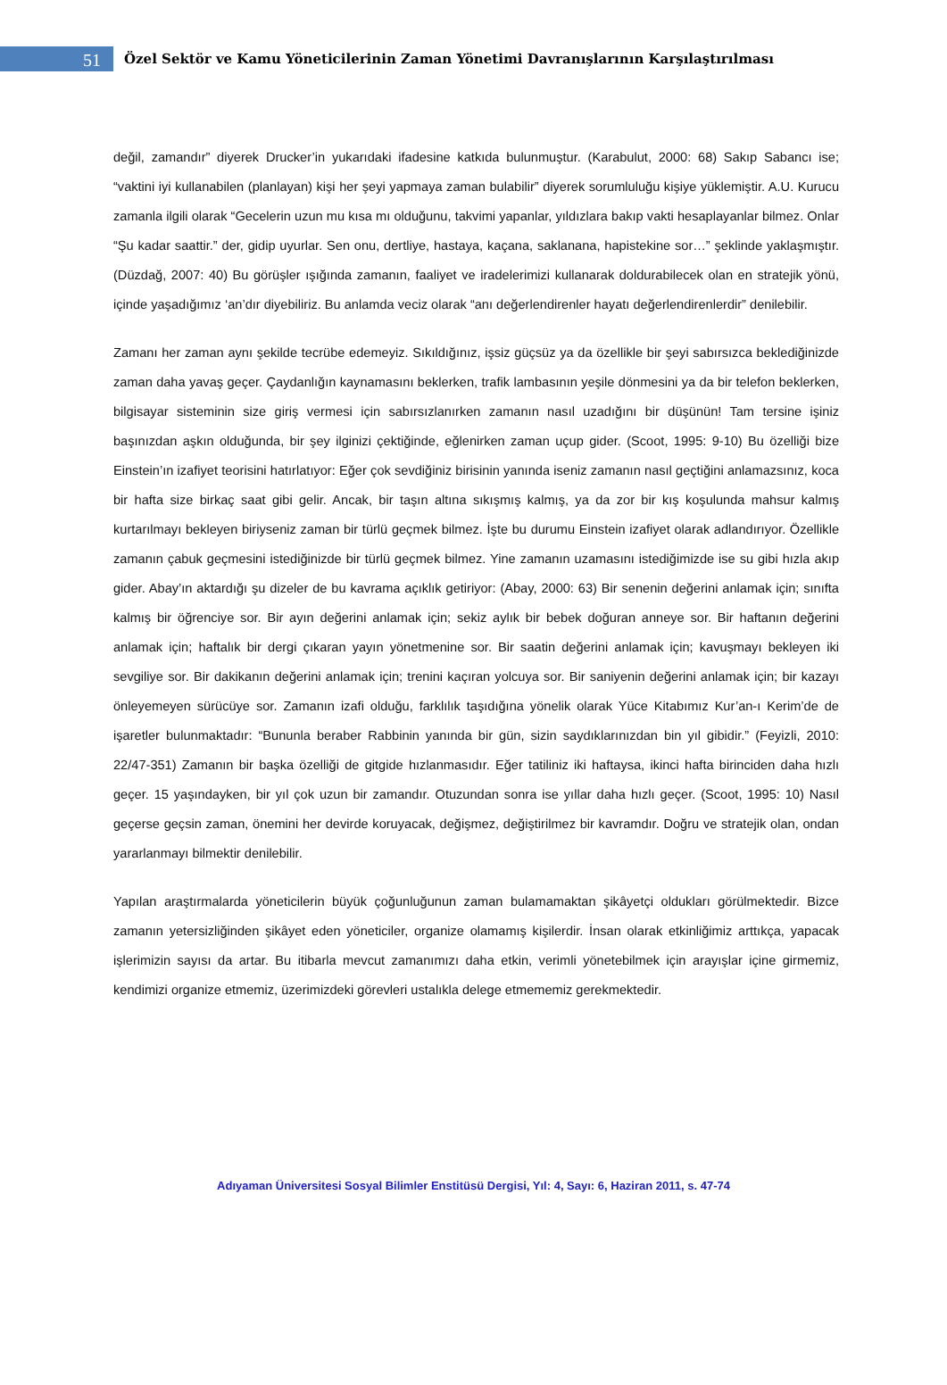51
Özel Sektör ve Kamu Yöneticilerinin Zaman Yönetimi Davranışlarının Karşılaştırılması
değil, zamandır” diyerek Drucker’in yukarıdaki ifadesine katkıda bulunmuştur. (Karabulut, 2000: 68) Sakıp Sabancı ise; “vaktini iyi kullanabilen (planlayan) kişi her şeyi yapmaya zaman bulabilir” diyerek sorumluluğu kişiye yüklemiştir. A.U. Kurucu zamanla ilgili olarak “Gecelerin uzun mu kısa mı olduğunu, takvimi yapanlar, yıldızlara bakıp vakti hesaplayanlar bilmez. Onlar “Şu kadar saattir.” der, gidip uyurlar. Sen onu, dertliye, hastaya, kaçana, saklanana, hapistekine sor…” şeklinde yaklaşmıştır. (Düzdağ, 2007: 40) Bu görüşler ışığında zamanın, faaliyet ve iradelerimizi kullanarak doldurabilecek olan en stratejik yönü, içinde yaşadığımız ‘an’dır diyebiliriz. Bu anlamda veciz olarak “anı değerlendirenler hayatı değerlendirenlerdir” denilebilir.
Zamanı her zaman aynı şekilde tecrübe edemeyiz. Sıkıldığınız, işsiz güçsüz ya da özellikle bir şeyi sabırsızca beklediğinizde zaman daha yavaş geçer. Çaydanlığın kaynamasını beklerken, trafik lambasının yeşile dönmesini ya da bir telefon beklerken, bilgisayar sisteminin size giriş vermesi için sabırsızlanırken zamanın nasıl uzadığını bir düşünün! Tam tersine işiniz başınızdan aşkın olduğunda, bir şey ilginizi çektiğinde, eğlenirken zaman uçup gider. (Scoot, 1995: 9-10) Bu özelliği bize Einstein’ın izafiyet teorisini hatırlatıyor: Eğer çok sevdiğiniz birisinin yanında iseniz zamanın nasıl geçtiğini anlamazsınız, koca bir hafta size birkaç saat gibi gelir. Ancak, bir taşın altına sıkışmış kalmış, ya da zor bir kış koşulunda mahsur kalmış kurtarılmayı bekleyen biriyseniz zaman bir türlü geçmek bilmez. İşte bu durumu Einstein izafiyet olarak adlandırıyor. Özellikle zamanın çabuk geçmesini istediğinizde bir türlü geçmek bilmez. Yine zamanın uzamasını istediğimizde ise su gibi hızla akıp gider. Abay’ın aktardığı şu dizeler de bu kavrama açıklık getiriyor: (Abay, 2000: 63) Bir senenin değerini anlamak için; sınıfta kalmış bir öğrenciye sor. Bir ayın değerini anlamak için; sekiz aylık bir bebek doğuran anneye sor. Bir haftanın değerini anlamak için; haftalık bir dergi çıkaran yayın yönetmenine sor. Bir saatin değerini anlamak için; kavuşmayı bekleyen iki sevgiliye sor. Bir dakikanın değerini anlamak için; trenini kaçıran yolcuya sor. Bir saniyenin değerini anlamak için; bir kazayı önleyemeyen sürücüye sor. Zamanın izafi olduğu, farklılık taşıdığına yönelik olarak Yüce Kitabımız Kur’an-ı Kerim’de de işaretler bulunmaktadır: “Bununla beraber Rabbinin yanında bir gün, sizin saydıklarınızdan bin yıl gibidir.” (Feyizli, 2010: 22/47-351) Zamanın bir başka özelliği de gitgide hızlanmasıdır. Eğer tatiliniz iki haftaysa, ikinci hafta birinciden daha hızlı geçer. 15 yaşındayken, bir yıl çok uzun bir zamandır. Otuzundan sonra ise yıllar daha hızlı geçer. (Scoot, 1995: 10) Nasıl geçerse geçsin zaman, önemini her devirde koruyacak, değişmez, değiştirilmez bir kavramdır. Doğru ve stratejik olan, ondan yararlanmayı bilmektir denilebilir.
Yapılan araştırmalarda yöneticilerin büyük çoğunluğunun zaman bulamamaktan şikâyetçi oldukları görülmektedir. Bizce zamanın yetersizliğinden şikâyet eden yöneticiler, organize olamamış kişilerdir. İnsan olarak etkinliğimiz arttıkça, yapacak işlerimizin sayısı da artar. Bu itibarla mevcut zamanımızı daha etkin, verimli yönetebilmek için arayışlar içine girmemiz, kendimizi organize etmemiz, üzerimizdeki görevleri ustalıkla delege etmememiz gerekmektedir.
Adıyaman Üniversitesi Sosyal Bilimler Enstitüsü Dergisi, Yıl: 4, Sayı: 6, Haziran 2011, s. 47-74